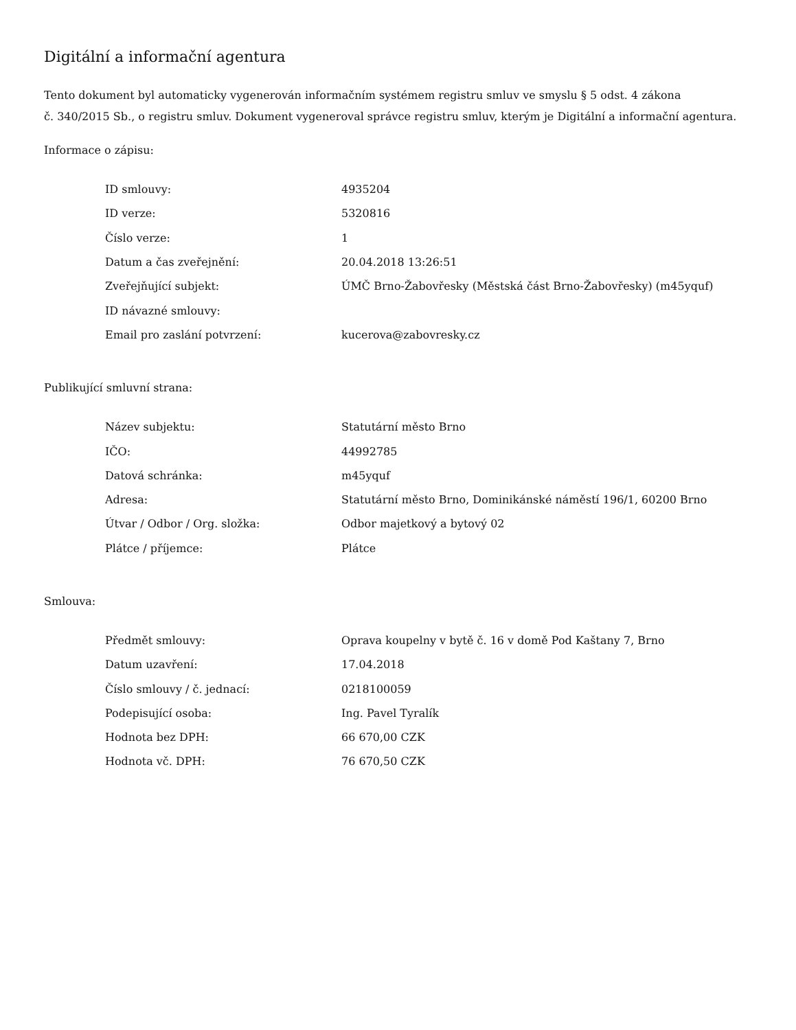Digitální a informační agentura
Tento dokument byl automaticky vygenerován informačním systémem registru smluv ve smyslu § 5 odst. 4 zákona
č. 340/2015 Sb., o registru smluv. Dokument vygeneroval správce registru smluv, kterým je Digitální a informační agentura.
Informace o zápisu:
| ID smlouvy: | 4935204 |
| ID verze: | 5320816 |
| Číslo verze: | 1 |
| Datum a čas zveřejnění: | 20.04.2018 13:26:51 |
| Zveřejňující subjekt: | ÚMČ Brno-Žabovřesky (Městská část Brno-Žabovřesky) (m45yquf) |
| ID návazné smlouvy: | |
| Email pro zaslání potvrzení: | kucerova@zabovresky.cz |
Publikující smluvní strana:
| Název subjektu: | Statutární město Brno |
| IČO: | 44992785 |
| Datová schránka: | m45yquf |
| Adresa: | Statutární město Brno, Dominikánské náměstí 196/1, 60200 Brno |
| Útvar / Odbor / Org. složka: | Odbor majetkový a bytový 02 |
| Plátce / příjemce: | Plátce |
Smlouva:
| Předmět smlouvy: | Oprava koupelny v bytě č. 16 v domě Pod Kaštany 7, Brno |
| Datum uzavření: | 17.04.2018 |
| Číslo smlouvy / č. jednací: | 0218100059 |
| Podepisující osoba: | Ing. Pavel Tyralík |
| Hodnota bez DPH: | 66 670,00 CZK |
| Hodnota vč. DPH: | 76 670,50 CZK |